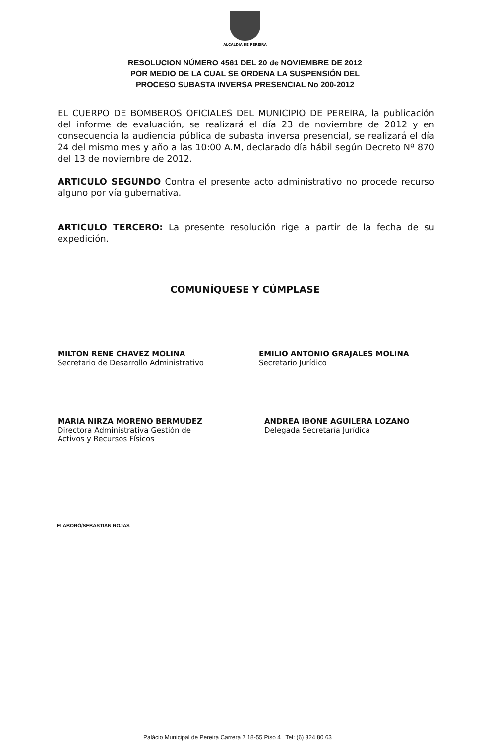ALCALDIA DE PEREIRA
RESOLUCION NÚMERO 4561 DEL 20 de NOVIEMBRE DE 2012
POR MEDIO DE LA CUAL SE ORDENA LA SUSPENSIÓN DEL
PROCESO SUBASTA INVERSA PRESENCIAL No 200-2012
EL CUERPO DE BOMBEROS OFICIALES DEL MUNICIPIO DE PEREIRA, la publicación del informe de evaluación, se realizará el día 23 de noviembre de 2012 y en consecuencia la audiencia pública de subasta inversa presencial, se realizará el día 24 del mismo mes y año a las 10:00 A.M, declarado día hábil según Decreto Nº 870 del 13 de noviembre de 2012.
ARTICULO SEGUNDO Contra el presente acto administrativo no procede recurso alguno por vía gubernativa.
ARTICULO TERCERO: La presente resolución rige a partir de la fecha de su expedición.
COMUNÍQUESE Y CÚMPLASE
MILTON RENE CHAVEZ MOLINA
Secretario de Desarrollo Administrativo
EMILIO ANTONIO GRAJALES MOLINA
Secretario Jurídico
MARIA NIRZA MORENO BERMUDEZ
Directora Administrativa Gestión de
Activos y Recursos Físicos
ANDREA IBONE AGUILERA LOZANO
Delegada Secretaría Jurídica
ELABORÓ/SEBASTIAN ROJAS
Palácio Municipal de Pereira Carrera 7 18-55 Piso 4 Tel: (6) 324 80 63